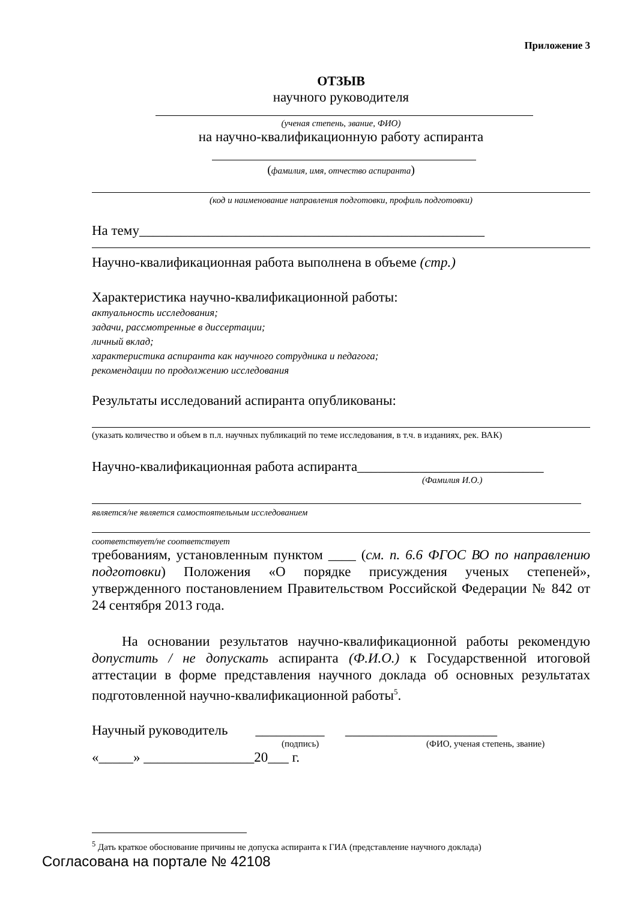Приложение 3
ОТЗЫВ
научного руководителя
(ученая степень, звание, ФИО)
на научно-квалификационную работу аспиранта
(фамилия, имя, отчество аспиранта)
(код и наименование направления подготовки, профиль подготовки)
На тему__________________________________________________
Научно-квалификационная работа выполнена в объеме (стр.)
Характеристика научно-квалификационной работы:
актуальность исследования;
задачи, рассмотренные в диссертации;
личный вклад;
характеристика аспиранта как научного сотрудника и педагога;
рекомендации по продолжению исследования
Результаты исследований аспиранта опубликованы:
(указать количество и объем в п.л. научных публикаций по теме исследования, в т.ч. в изданиях, рек. ВАК)
Научно-квалификационная работа аспиранта___________________________
(Фамилия И.О.)
является/не является самостоятельным исследованием
соответствует/не соответствует
требованиям, установленным пунктом ____ (см. п. 6.6 ФГОС ВО по направлению подготовки) Положения «О порядке присуждения ученых степеней», утвержденного постановлением Правительством Российской Федерации № 842 от 24 сентября 2013 года.
На основании результатов научно-квалификационной работы рекомендую допустить / не допускать аспиранта (Ф.И.О.) к Государственной итоговой аттестации в форме представления научного доклада об основных результатах подготовленной научно-квалификационной работы<sup>5</sup>.
Научный руководитель __________ ______________________
(подпись) (ФИО, ученая степень, звание)
«_____» ________________20___ г.
<sup>5</sup> Дать краткое обоснование причины не допуска аспиранта к ГИА (представление научного доклада)
Согласована на портале № 42108